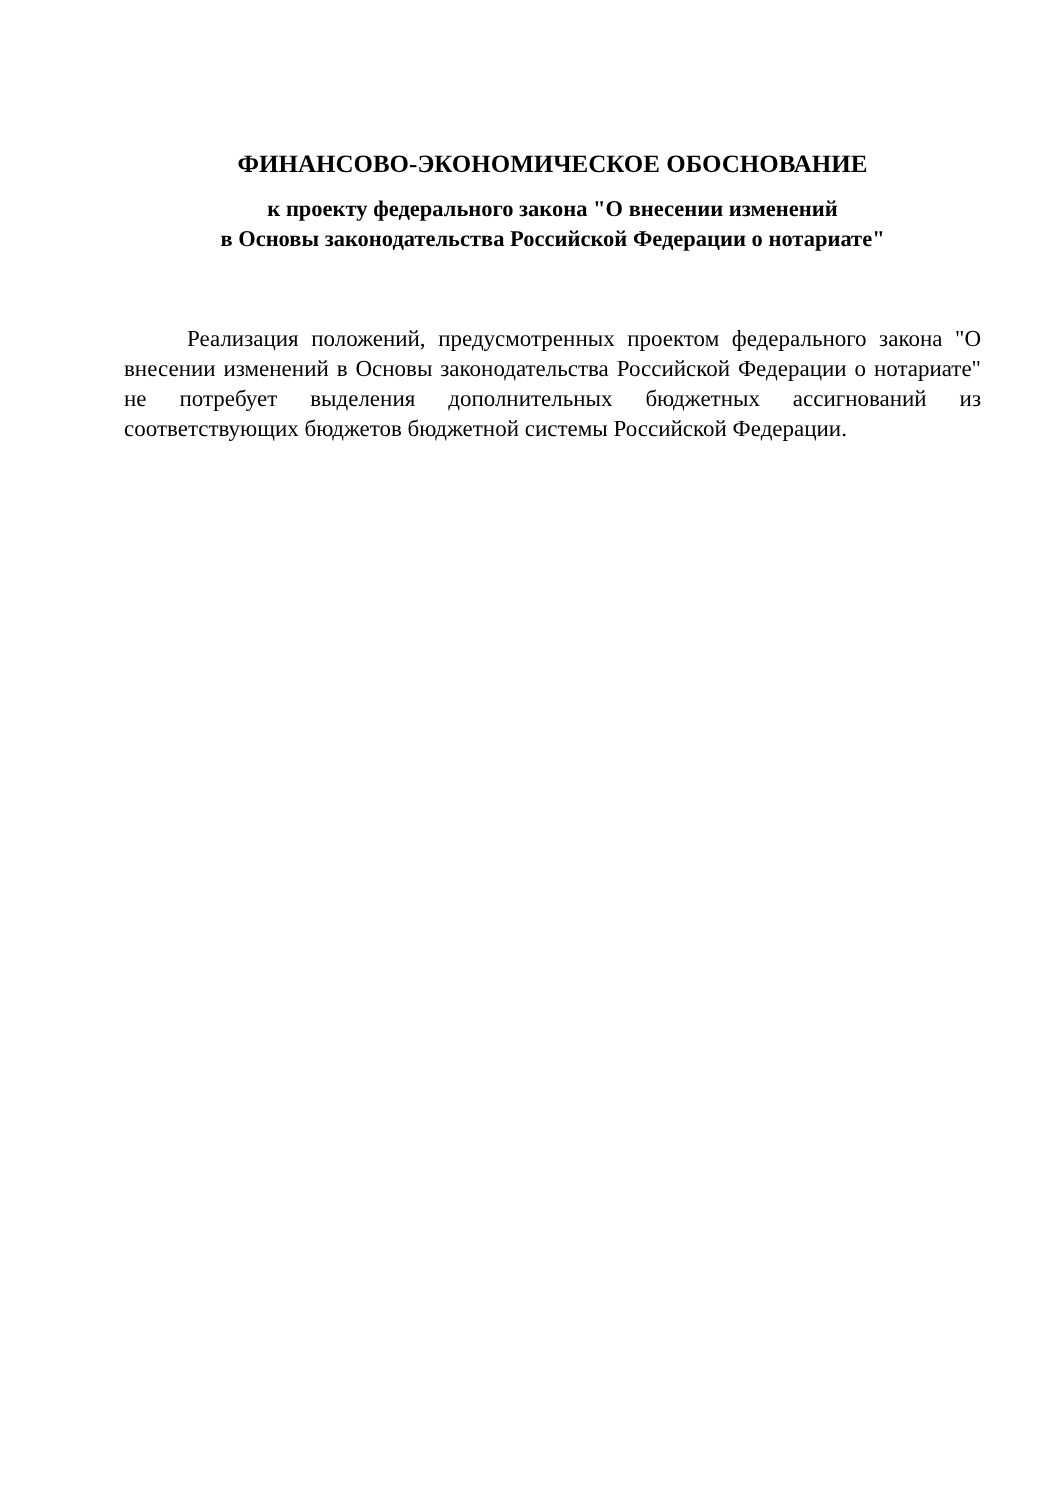ФИНАНСОВО-ЭКОНОМИЧЕСКОЕ ОБОСНОВАНИЕ
к проекту федерального закона "О внесении изменений
в Основы законодательства Российской Федерации о нотариате"
Реализация положений, предусмотренных проектом федерального закона "О внесении изменений в Основы законодательства Российской Федерации о нотариате" не потребует выделения дополнительных бюджетных ассигнований из соответствующих бюджетов бюджетной системы Российской Федерации.